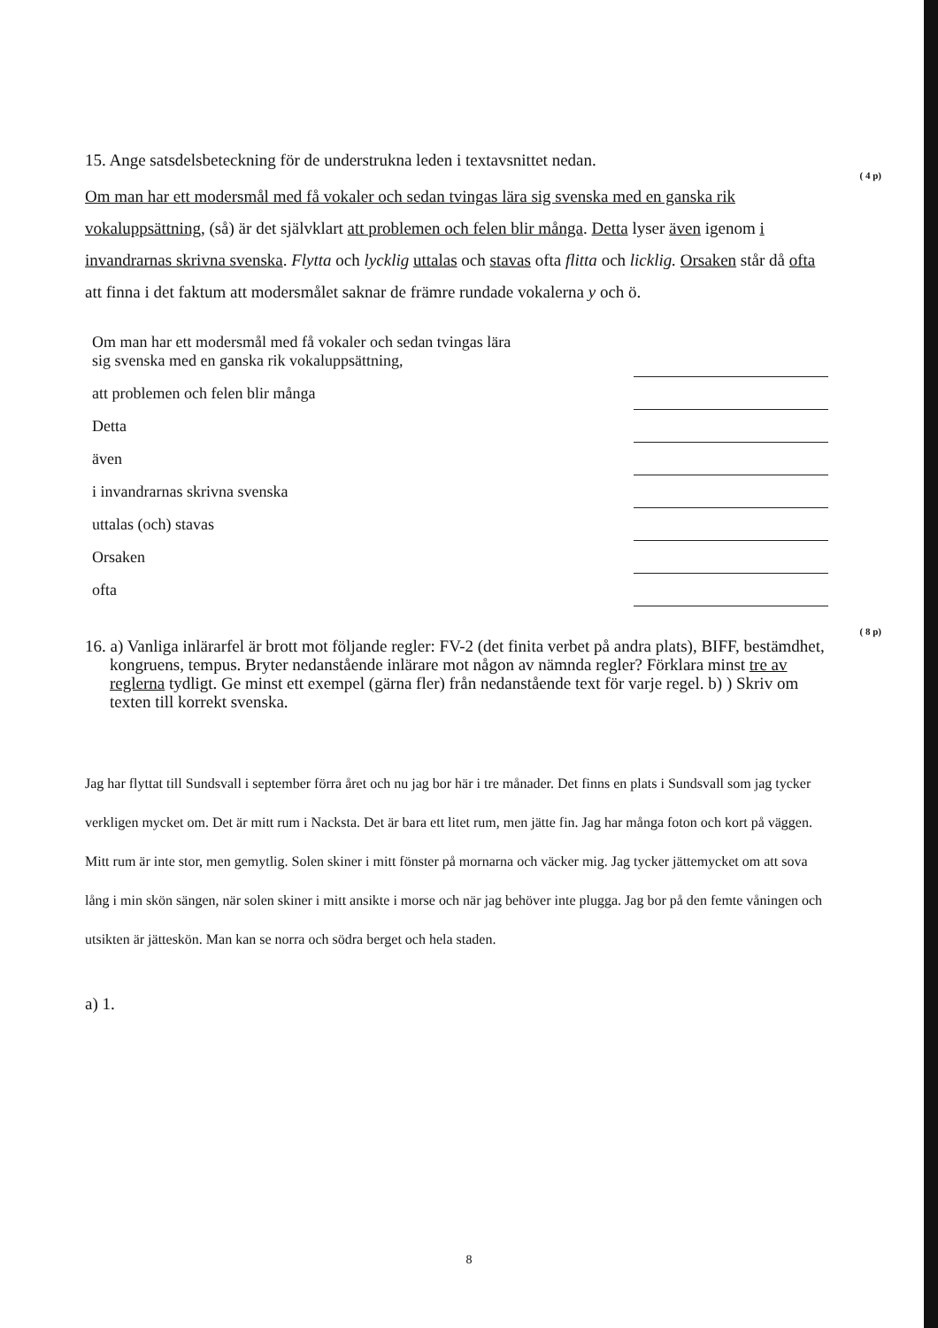15. Ange satsdelsbeteckning för de understrukna leden i textavsnittet nedan.
( 4 p)
Om man har ett modersmål med få vokaler och sedan tvingas lära sig svenska med en ganska rik vokaluppsättning, (så) är det självklart att problemen och felen blir många. Detta lyser även igenom i invandrarnas skrivna svenska. Flytta och lycklig uttalas och stavas ofta flitta och licklig. Orsaken står då ofta att finna i det faktum att modersmålet saknar de främre rundade vokalerna y och ö.
Om man har ett modersmål med få vokaler och sedan tvingas lära
sig svenska med en ganska rik vokaluppsättning,
att problemen och felen blir många
Detta
även
i invandrarnas skrivna svenska
uttalas (och) stavas
Orsaken
ofta
( 8 p)
16. a) Vanliga inlärarfel är brott mot följande regler: FV-2 (det finita verbet på andra plats), BIFF, bestämdhet, kongruens, tempus. Bryter nedanstående inlärare mot någon av nämnda regler? Förklara minst tre av reglerna tydligt. Ge minst ett exempel (gärna fler) från nedanstående text för varje regel. b) ) Skriv om texten till korrekt svenska.
Jag har flyttat till Sundsvall i september förra året och nu jag bor här i tre månader. Det finns en plats i Sundsvall som jag tycker verkligen mycket om. Det är mitt rum i Nacksta. Det är bara ett litet rum, men jätte fin. Jag har många foton och kort på väggen. Mitt rum är inte stor, men gemytlig. Solen skiner i mitt fönster på mornarna och väcker mig. Jag tycker jättemycket om att sova lång i min skön sängen, när solen skiner i mitt ansikte i morse och när jag behöver inte plugga. Jag bor på den femte våningen och utsikten är jätteskön. Man kan se norra och södra berget och hela staden.
a) 1.
8